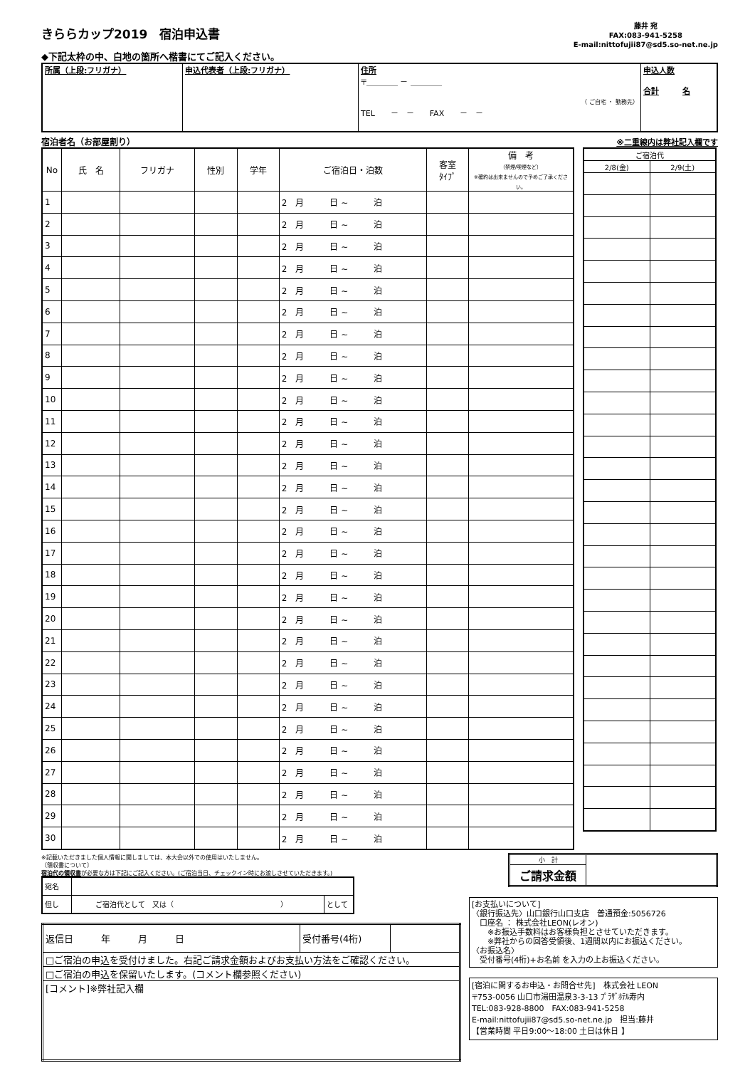きららカップ2019　宿泊申込書
◆下記太枠の中、白地の箇所へ楷書にてご記入ください。
藤井 宛
FAX:083-941-5258
E-mail:nittofujii87@sd5.so-net.ne.jp
| 所属（上段:フリガナ） | 申込代表者（上段:フリガナ） | 住所 〒＿＿＿＿ － ＿＿＿＿ （ ご自宅 ・ 勤務先） TEL － － FAX － － | 申込人数 合計 名 |
宿泊者名（お部屋割り） ※二重線内は弊社記入欄です
| No | 氏 名 | フリガナ | 性別 | 学年 | ご宿泊日・泊数 | 客室 ﾀｲﾌﾟ | 備 考 （禁煙/喫煙など） ※確約は出来ませんので予めご了承ください。 |
| --- | --- | --- | --- | --- | --- | --- | --- |
| 1 | | | | | 2 月 日 ~ 泊 | | |
| 2 | | | | | 2 月 日 ~ 泊 | | |
| 3 | | | | | 2 月 日 ~ 泊 | | |
| 4 | | | | | 2 月 日 ~ 泊 | | |
| 5 | | | | | 2 月 日 ~ 泊 | | |
| 6 | | | | | 2 月 日 ~ 泊 | | |
| 7 | | | | | 2 月 日 ~ 泊 | | |
| 8 | | | | | 2 月 日 ~ 泊 | | |
| 9 | | | | | 2 月 日 ~ 泊 | | |
| 10 | | | | | 2 月 日 ~ 泊 | | |
| 11 | | | | | 2 月 日 ~ 泊 | | |
| 12 | | | | | 2 月 日 ~ 泊 | | |
| 13 | | | | | 2 月 日 ~ 泊 | | |
| 14 | | | | | 2 月 日 ~ 泊 | | |
| 15 | | | | | 2 月 日 ~ 泊 | | |
| 16 | | | | | 2 月 日 ~ 泊 | | |
| 17 | | | | | 2 月 日 ~ 泊 | | |
| 18 | | | | | 2 月 日 ~ 泊 | | |
| 19 | | | | | 2 月 日 ~ 泊 | | |
| 20 | | | | | 2 月 日 ~ 泊 | | |
| 21 | | | | | 2 月 日 ~ 泊 | | |
| 22 | | | | | 2 月 日 ~ 泊 | | |
| 23 | | | | | 2 月 日 ~ 泊 | | |
| 24 | | | | | 2 月 日 ~ 泊 | | |
| 25 | | | | | 2 月 日 ~ 泊 | | |
| 26 | | | | | 2 月 日 ~ 泊 | | |
| 27 | | | | | 2 月 日 ~ 泊 | | |
| 28 | | | | | 2 月 日 ~ 泊 | | |
| 29 | | | | | 2 月 日 ~ 泊 | | |
| 30 | | | | | 2 月 日 ~ 泊 | | |
| ご宿泊代 | |
| --- | --- |
| 2/8(金) | 2/9(土) |
※記載いただきました個人情報に関しましては、本大会以外での使用はいたしません。
〔領収書について〕
宿泊代の領収書が必要な方は下記にご記入ください。(ご宿泊当日、チェックイン時にお渡しさせていただきます。)
| 宛名 | | |
| 但し | ご宿泊代として 又は（ ） | として |
| 返信日 年 月 日 | 受付番号(4桁) | |
| □ご宿泊の申込を受付けました。右記ご請求金額およびお支払い方法をご確認ください。 | | |
| □ご宿泊の申込を保留いたします。(コメント欄参照ください) | | |
| [コメント]※弊社記入欄 | | |
| 小 計 | |
| ご請求金額 | |
[お支払いについて]
〈銀行振込先〉山口銀行山口支店　普通預金:5056726
　口座名 ： 株式会社LEON(レオン)
　　※お振込手数料はお客様負担とさせていただきます。
　　※弊社からの回答受領後、1週間以内にお振込ください。
〈お振込名〉
　受付番号(4桁)+お名前 を入力の上お振込ください。
[宿泊に関するお申込・お問合せ先]　株式会社 LEON
〒753-0056 山口市湯田温泉3-3-13 ﾌﾟﾗｻﾞﾎﾃﾙ寿内
TEL:083-928-8800　FAX:083-941-5258
E-mail:nittofujii87@sd5.so-net.ne.jp　担当:藤井
【営業時間 平日9:00～18:00 土日は休日 】